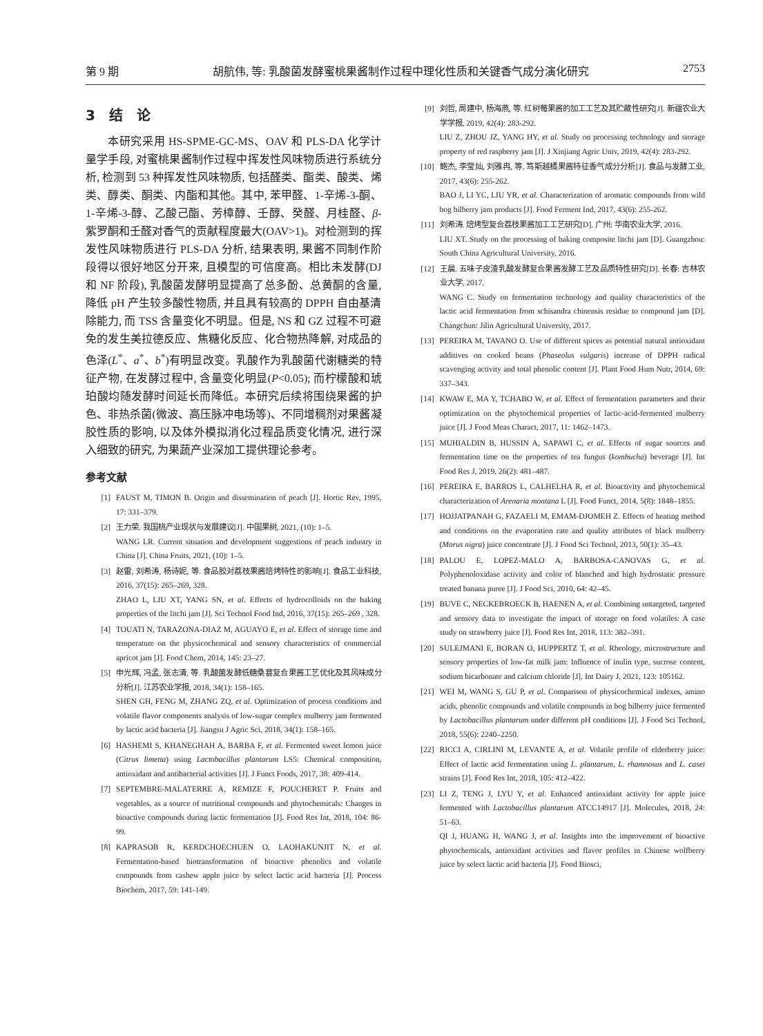第 9 期 胡航伟, 等: 乳酸菌发酵蜜桃果酱制作过程中理化性质和关键香气成分演化研究 2753
3　结　论
本研究采用 HS-SPME-GC-MS、OAV 和 PLS-DA 化学计量学手段, 对蜜桃果酱制作过程中挥发性风味物质进行系统分析, 检测到 53 种挥发性风味物质, 包括醛类、酯类、酸类、烯类、醇类、酮类、内酯和其他。其中, 苯甲醛、1-辛烯-3-酮、1-辛烯-3-醇、乙酸己酯、芳樟醇、壬醇、癸醛、月桂醛、β-紫罗酮和壬醛对香气的贡献程度最大(OAV>1)。对检测到的挥发性风味物质进行 PLS-DA 分析, 结果表明, 果酱不同制作阶段得以很好地区分开来, 且模型的可信度高。相比未发酵(DJ 和 NF 阶段), 乳酸菌发酵明显提高了总多酚、总黄酮的含量, 降低 pH 产生较多酸性物质, 并且具有较高的 DPPH 自由基清除能力, 而 TSS 含量变化不明显。但是, NS 和 GZ 过程不可避免的发生美拉德反应、焦糖化反应、化合物热降解, 对成品的色泽(L<sup>*</sup>、a<sup>*</sup>、b<sup>*</sup>)有明显改变。乳酸作为乳酸菌代谢糖类的特征产物, 在发酵过程中, 含量变化明显(P<0.05); 而柠檬酸和琥珀酸均随发酵时间延长而降低。本研究后续将围绕果酱的护色、非热杀菌(微波、高压脉冲电场等)、不同增稠剂对果酱凝胶性质的影响, 以及体外模拟消化过程品质变化情况, 进行深入细致的研究, 为果蔬产业深加工提供理论参考。
参考文献
[1] FAUST M, TIMON B. Origin and dissemination of peach [J]. Hortic Rev, 1995, 17: 331–379.
[2] 王力荣. 我国桃产业现状与发展建议[J]. 中国果树, 2021, (10): 1–5.
WANG LR. Current situation and development suggestions of peach industry in China [J]. China Fruits, 2021, (10): 1–5.
[3] 赵雷, 刘希涛, 杨诗妮, 等. 食品胶对荔枝果酱焙烤特性的影响[J]. 食品工业科技, 2016, 37(15): 265–269, 328.
ZHAO L, LIU XT, YANG SN, et al. Effects of hydrocolloids on the baking properties of the litchi jam [J]. Sci Technol Food Ind, 2016, 37(15): 265–269 , 328.
[4] TOUATI N, TARAZONA-DIAZ M, AGUAYO E, et al. Effect of storage time and temperature on the physicochemical and sensory characteristics of commercial apricot jam [J]. Food Chem, 2014, 145: 23–27.
[5] 申光辉, 冯孟, 张志清, 等. 乳酸菌发酵低糖桑葚复合果酱工艺优化及其风味成分分析[J]. 江苏农业学报, 2018, 34(1): 158–165.
SHEN GH, FENG M, ZHANG ZQ, et al. Optimization of process conditions and volatile flavor components analysis of low-sugar complex mulberry jam fermented by lactic acid bacteria [J]. Jiangsu J Agric Sci, 2018, 34(1): 158–165.
[6] HASHEMI S, KHANEGHAH A, BARBA F, et al. Fermented sweet lemon juice (Citrus limetta) using Lactobacillus plantarum LS5: Chemical composition, antioxidant and antibacterial activities [J]. J Funct Foods, 2017, 38: 409-414.
[7] SEPTEMBRE-MALATERRE A, REMIZE F, POUCHERET P. Fruits and vegetables, as a source of nutritional compounds and phytochemicals: Changes in bioactive compounds during lactic fermentation [J]. Food Res Int, 2018, 104: 86-99.
[8] KAPRASOB R, KERDCHOECHUEN O, LAOHAKUNJIT N, et al. Fermentation-based biotransformation of bioactive phenolics and volatile compounds from cashew apple juice by select lactic acid bacteria [J]. Process Biochem, 2017, 59: 141-149.
[9] 刘哲, 周建中, 杨海燕, 等. 红树莓果酱的加工工艺及其贮藏性研究[J]. 新疆农业大学学报, 2019, 42(4): 283-292.
LIU Z, ZHOU JZ, YANG HY, et al. Study on processing technology and storage property of red raspberry jam [J]. J Xinjiang Agric Univ, 2019, 42(4): 283-292.
[10] 鲍杰, 李莹灿, 刘雅冉, 等. 笃斯越橘果酱特征香气成分分析[J]. 食品与发酵工业, 2017, 43(6): 255-262.
BAO J, LI YC, LIU YR, et al. Characterization of aromatic compounds from wild bog bilberry jam products [J]. Food Ferment Ind, 2017, 43(6): 255-262.
[11] 刘希涛. 焙烤型复合荔枝果酱加工工艺研究[D]. 广州: 华南农业大学, 2016.
LIU XT. Study on the processing of baking composite litchi jam [D]. Guangzhou: South China Agricultural University, 2016.
[12] 王晨. 五味子皮渣乳酸发酵复合果酱发酵工艺及品质特性研究[D]. 长春: 吉林农业大学, 2017.
WANG C. Study on fermentation technology and quality characteristics of the lactic acid fermentation from schisandra chinensis residue to compound jam [D]. Changchun: Jilin Agricultural University, 2017.
[13] PEREIRA M, TAVANO O. Use of different spices as potential natural antioxidant additives on cooked beans (Phaseolus vulgaris) increase of DPPH radical scavenging activity and total phenolic content [J]. Plant Food Hum Nutr, 2014, 69: 337–343.
[14] KWAW E, MA Y, TCHABO W, et al. Effect of fermentation parameters and their optimization on the phytochemical properties of lactic-acid-fermented mulberry juice [J]. J Food Meas Charact, 2017, 11: 1462–1473.
[15] MUHIALDIN B, HUSSIN A, SAPAWI C, et al. Effects of sugar sources and fermentation time on the properties of tea fungus (kombucha) beverage [J]. Int Food Res J, 2019, 26(2): 481–487.
[16] PEREIRA E, BARROS L, CALHELHA R, et al. Bioactivity and phytochemical characterization of Arenaria montana L [J]. Food Funct, 2014, 5(8): 1848–1855.
[17] HOJJATPANAH G, FAZAELI M, EMAM-DJOMEH Z. Effects of heating method and conditions on the evaporation rate and quality attributes of black mulberry (Morus nigra) juice concentrate [J]. J Food Sci Technol, 2013, 50(1): 35–43.
[18] PALOU E, LOPEZ-MALO A, BARBOSA-CANOVAS G, et al. Polyphenoloxidase activity and color of blanched and high hydrostatic pressure treated banana puree [J]. J Food Sci, 2010, 64: 42–45.
[19] BUVE C, NECKEBROECK B, HAENEN A, et al. Combining untargeted, targeted and sensory data to investigate the impact of storage on food volatiles: A case study on strawberry juice [J]. Food Res Int, 2018, 113: 382–391.
[20] SULEJMANI E, BORAN O, HUPPERTZ T, et al. Rheology, microstructure and sensory properties of low-fat milk jam: Influence of inulin type, sucrose content, sodium bicarbonate and calcium chloride [J]. Int Dairy J, 2021, 123: 105162.
[21] WEI M, WANG S, GU P, et al. Comparison of physicochemical indexes, amino acids, phenolic compounds and volatile compounds in bog bilberry juice fermented by Lactobacillus plantarum under different pH conditions [J]. J Food Sci Technol, 2018, 55(6): 2240–2250.
[22] RICCI A, CIRLINI M, LEVANTE A, et al. Volatile profile of elderberry juice: Effect of lactic acid fermentation using L. plantarum, L. rhamnosus and L. casei strains [J]. Food Res Int, 2018, 105: 412–422.
[23] LI Z, TENG J, LYU Y, et al. Enhanced antioxidant activity for apple juice fermented with Lactobacillus plantarum ATCC14917 [J]. Molecules, 2018, 24: 51–63.
QI J, HUANG H, WANG J, et al. Insights into the improvement of bioactive phytochemicals, antioxidant activities and flavor profiles in Chinese wolfberry juice by select lactic acid bacteria [J]. Food Biosci,